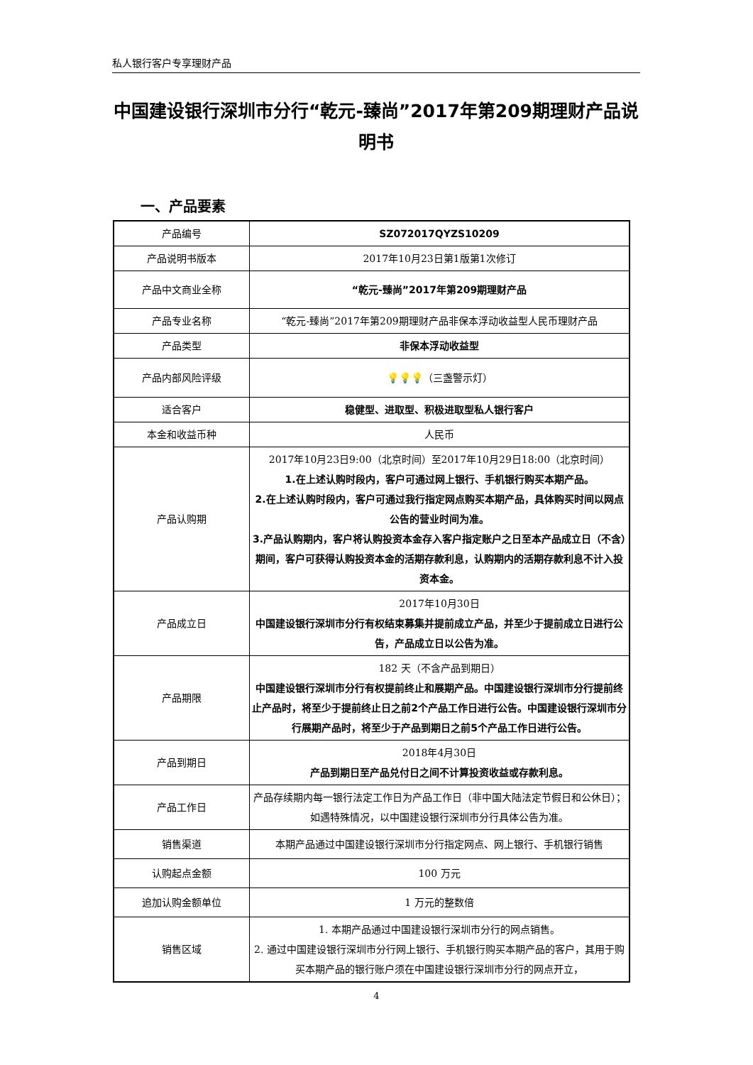私人银行客户专享理财产品
中国建设银行深圳市分行“乾元-臻尚”2017年第209期理财产品说明书
一、产品要素
| 产品编号 | SZ072017QYZS10209 |
| 产品说明书版本 | 2017年10月23日第1版第1次修订 |
| 产品中文商业全称 | “乾元-臻尚”2017年第209期理财产品 |
| 产品专业名称 | “乾元-臻尚”2017年第209期理财产品非保本浮动收益型人民币理财产品 |
| 产品类型 | 非保本浮动收益型 |
| 产品内部风险评级 | 💡💡💡 （三盏警示灯） |
| 适合客户 | 稳健型、进取型、积极进取型私人银行客户 |
| 本金和收益币种 | 人民币 |
| 产品认购期 | 2017年10月23日9:00（北京时间）至2017年10月29日18:00（北京时间） 1.在上述认购时段内，客户可通过网上银行、手机银行购买本期产品。 2.在上述认购时段内，客户可通过我行指定网点购买本期产品，具体购买时间以网点公告的营业时间为准。 3.产品认购期内，客户将认购投资本金存入客户指定账户之日至本产品成立日（不含）期间，客户可获得认购投资本金的活期存款利息，认购期内的活期存款利息不计入投资本金。 |
| 产品成立日 | 2017年10月30日 中国建设银行深圳市分行有权结束募集并提前成立产品，并至少于提前成立日进行公告，产品成立日以公告为准。 |
| 产品期限 | 182 天（不含产品到期日） 中国建设银行深圳市分行有权提前终止和展期产品。中国建设银行深圳市分行提前终止产品时，将至少于提前终止日之前2个产品工作日进行公告。中国建设银行深圳市分行展期产品时，将至少于产品到期日之前5个产品工作日进行公告。 |
| 产品到期日 | 2018年4月30日 产品到期日至产品兑付日之间不计算投资收益或存款利息。 |
| 产品工作日 | 产品存续期内每一银行法定工作日为产品工作日（非中国大陆法定节假日和公休日）；如遇特殊情况，以中国建设银行深圳市分行具体公告为准。 |
| 销售渠道 | 本期产品通过中国建设银行深圳市分行指定网点、网上银行、手机银行销售 |
| 认购起点金额 | 100 万元 |
| 追加认购金额单位 | 1 万元的整数倍 |
| 销售区域 | 1. 本期产品通过中国建设银行深圳市分行的网点销售。 2. 通过中国建设银行深圳市分行网上银行、手机银行购买本期产品的客户，其用于购买本期产品的银行账户须在中国建设银行深圳市分行的网点开立， |
4